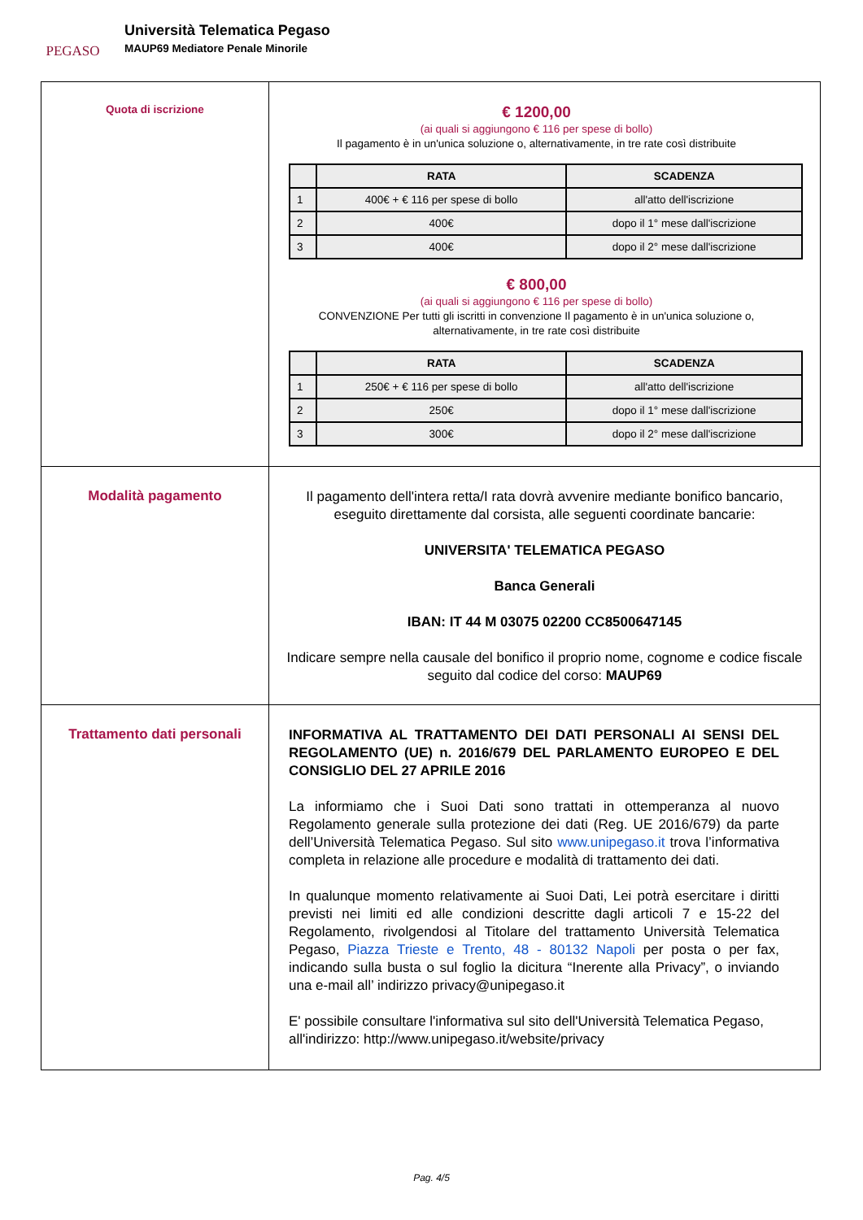PEGASO
Università Telematica Pegaso
MAUP69 Mediatore Penale Minorile
| Quota di iscrizione | € 1200,00 (ai quali si aggiungono € 116 per spese di bollo) Il pagamento è in un'unica soluzione o, alternativamente, in tre rate così distribuite / / RATA / SCADENZA / / --- / --- / --- / / 1 / 400€ + € 116 per spese di bollo / all'atto dell'iscrizione / / 2 / 400€ / dopo il 1° mese dall'iscrizione / / 3 / 400€ / dopo il 2° mese dall'iscrizione / € 800,00 (ai quali si aggiungono € 116 per spese di bollo) CONVENZIONE Per tutti gli iscritti in convenzione Il pagamento è in un'unica soluzione o, alternativamente, in tre rate così distribuite / / RATA / SCADENZA / / --- / --- / --- / / 1 / 250€ + € 116 per spese di bollo / all'atto dell'iscrizione / / 2 / 250€ / dopo il 1° mese dall'iscrizione / / 3 / 300€ / dopo il 2° mese dall'iscrizione / |
| Modalità pagamento | Il pagamento dell'intera retta/I rata dovrà avvenire mediante bonifico bancario, eseguito direttamente dal corsista, alle seguenti coordinate bancarie: UNIVERSITA' TELEMATICA PEGASO Banca Generali IBAN: IT 44 M 03075 02200 CC8500647145 Indicare sempre nella causale del bonifico il proprio nome, cognome e codice fiscale seguito dal codice del corso: MAUP69 |
| Trattamento dati personali | INFORMATIVA AL TRATTAMENTO DEI DATI PERSONALI AI SENSI DEL REGOLAMENTO (UE) n. 2016/679 DEL PARLAMENTO EUROPEO E DEL CONSIGLIO DEL 27 APRILE 2016 La informiamo che i Suoi Dati sono trattati in ottemperanza al nuovo Regolamento generale sulla protezione dei dati (Reg. UE 2016/679) da parte dell’Università Telematica Pegaso. Sul sito www.unipegaso.it trova l’informativa completa in relazione alle procedure e modalità di trattamento dei dati. In qualunque momento relativamente ai Suoi Dati, Lei potrà esercitare i diritti previsti nei limiti ed alle condizioni descritte dagli articoli 7 e 15-22 del Regolamento, rivolgendosi al Titolare del trattamento Università Telematica Pegaso, Piazza Trieste e Trento, 48 - 80132 Napoli per posta o per fax, indicando sulla busta o sul foglio la dicitura “Inerente alla Privacy”, o inviando una e-mail all’ indirizzo privacy@unipegaso.it E' possibile consultare l'informativa sul sito dell'Università Telematica Pegaso, all'indirizzo: http://www.unipegaso.it/website/privacy |
Pag. 4/5